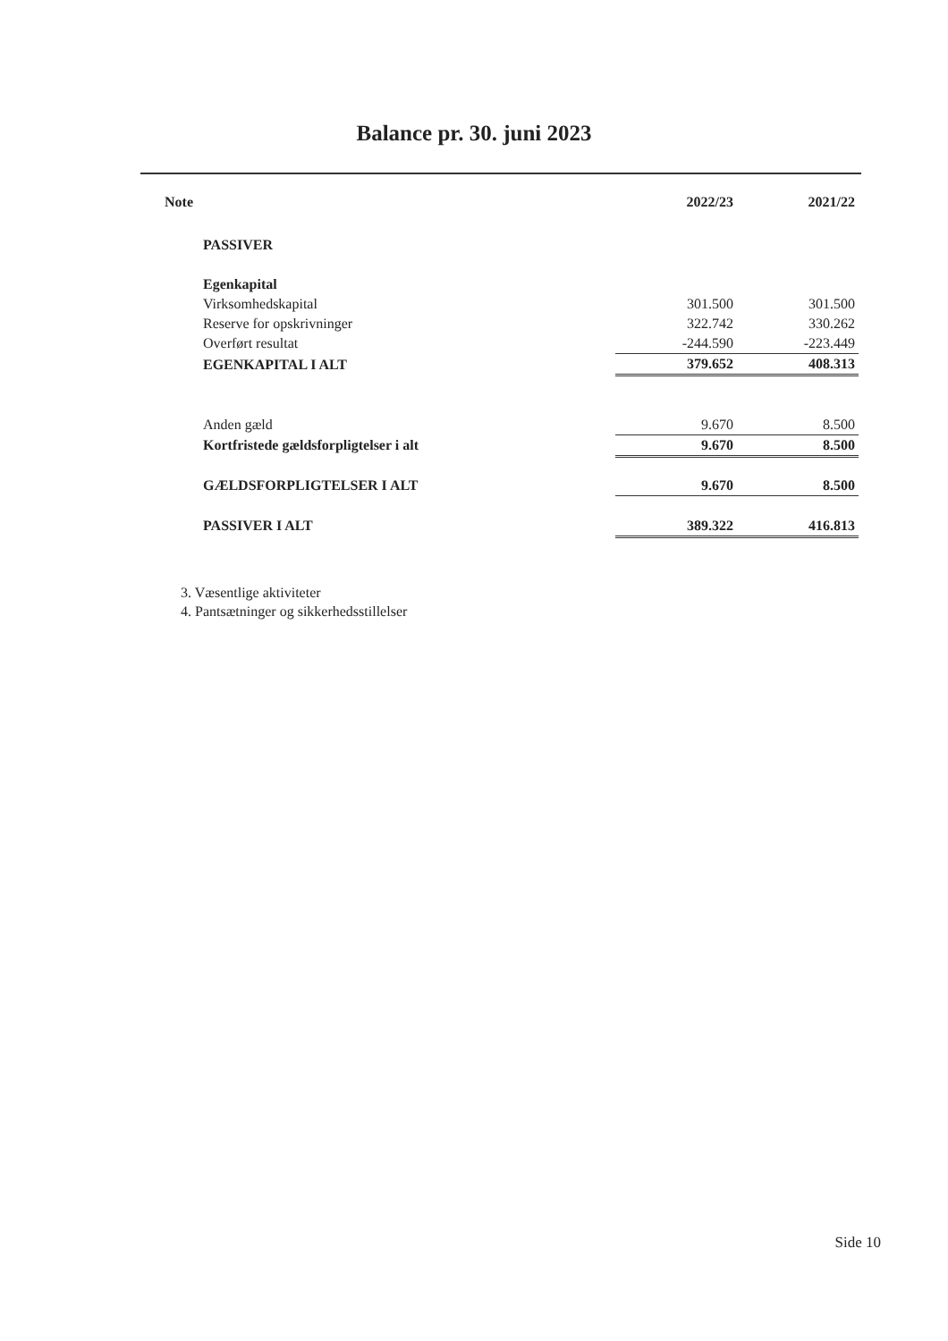Balance pr. 30. juni 2023
| Note | | 2022/23 | 2021/22 |
| | PASSIVER | | |
| | Egenkapital | | |
| | Virksomhedskapital | 301.500 | 301.500 |
| | Reserve for opskrivninger | 322.742 | 330.262 |
| | Overført resultat | -244.590 | -223.449 |
| | EGENKAPITAL I ALT | 379.652 | 408.313 |
| | Anden gæld | 9.670 | 8.500 |
| | Kortfristede gældsforpligtelser i alt | 9.670 | 8.500 |
| | GÆLDSFORPLIGTELSER I ALT | 9.670 | 8.500 |
| | PASSIVER I ALT | 389.322 | 416.813 |
3. Væsentlige aktiviteter
4. Pantsætninger og sikkerhedsstillelser
Side 10